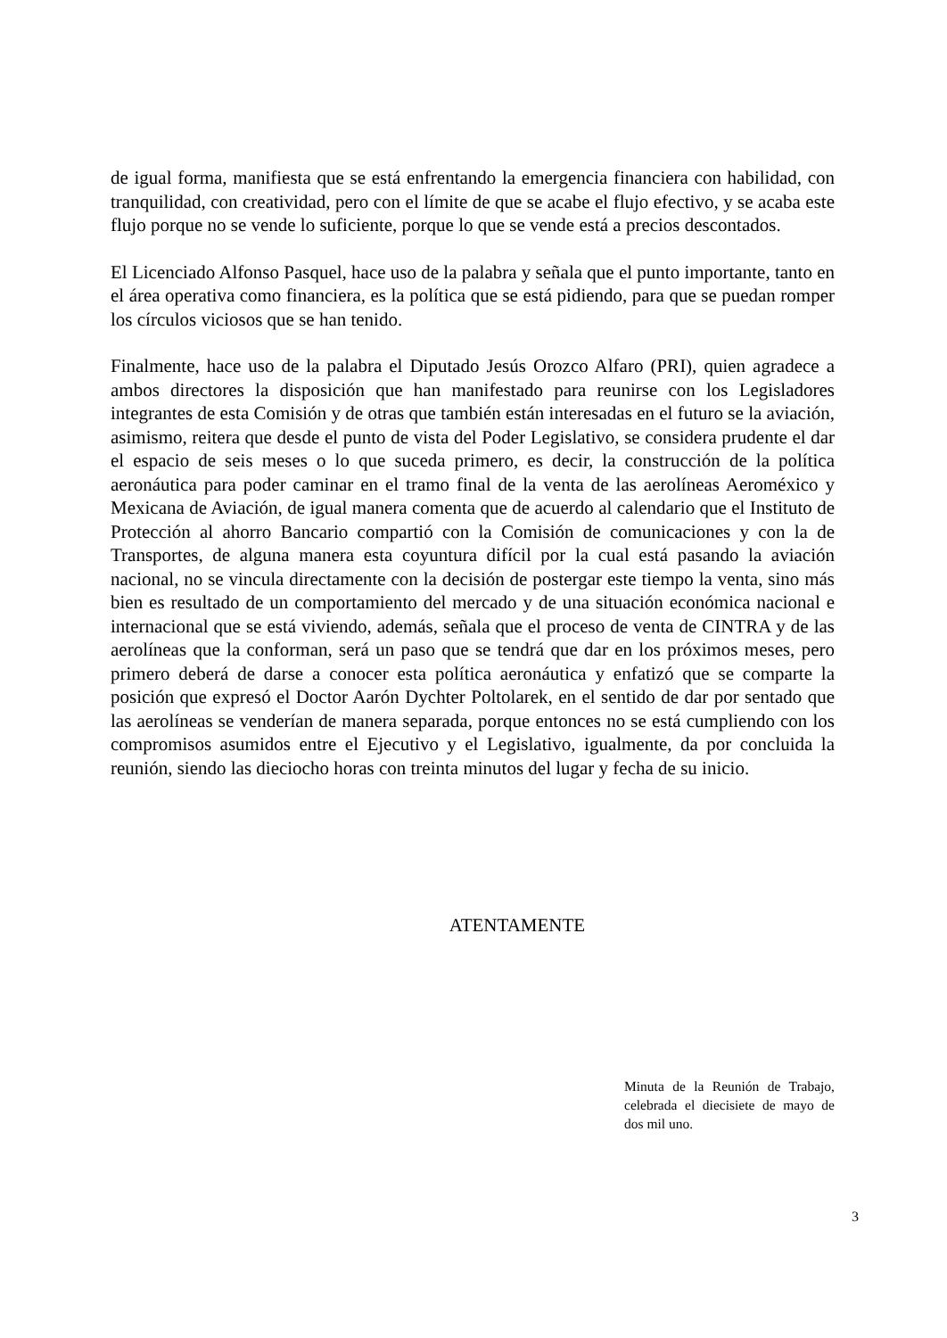de igual forma, manifiesta que se está enfrentando la emergencia financiera con habilidad, con tranquilidad, con creatividad, pero con el límite de que se acabe el flujo efectivo, y se acaba este flujo porque no se vende lo suficiente, porque lo que se vende está a precios descontados.
El Licenciado Alfonso Pasquel, hace uso de la palabra y señala que el punto importante, tanto en el área operativa como financiera, es la política que se está pidiendo, para que se puedan romper los círculos viciosos que se han tenido.
Finalmente, hace uso de la palabra el Diputado Jesús Orozco Alfaro (PRI), quien agradece a ambos directores la disposición que han manifestado para reunirse con los Legisladores integrantes de esta Comisión y de otras que también están interesadas en el futuro se la aviación, asimismo, reitera que desde el punto de vista del Poder Legislativo, se considera prudente el dar el espacio de seis meses o lo que suceda primero, es decir, la construcción de la política aeronáutica para poder caminar en el tramo final de la venta de las aerolíneas Aeroméxico y Mexicana de Aviación, de igual manera comenta que de acuerdo al calendario que el Instituto de Protección al ahorro Bancario compartió con la Comisión de comunicaciones y con la de Transportes, de alguna manera esta coyuntura difícil por la cual está pasando la aviación nacional, no se vincula directamente con la decisión de postergar este tiempo la venta, sino más bien es resultado de un comportamiento del mercado y de una situación económica nacional e internacional que se está viviendo, además, señala que el proceso de venta de CINTRA y de las aerolíneas que la conforman, será un paso que se tendrá que dar en los próximos meses, pero primero deberá de darse a conocer esta política aeronáutica y enfatizó que se comparte la posición que expresó el Doctor Aarón Dychter Poltolarek, en el sentido de dar por sentado que las aerolíneas se venderían de manera separada, porque entonces no se está cumpliendo con los compromisos asumidos entre el Ejecutivo y el Legislativo, igualmente, da por concluida la reunión, siendo las dieciocho horas con treinta minutos del lugar y fecha de su inicio.
ATENTAMENTE
Minuta de la Reunión de Trabajo, celebrada el diecisiete de mayo de dos mil uno.
3